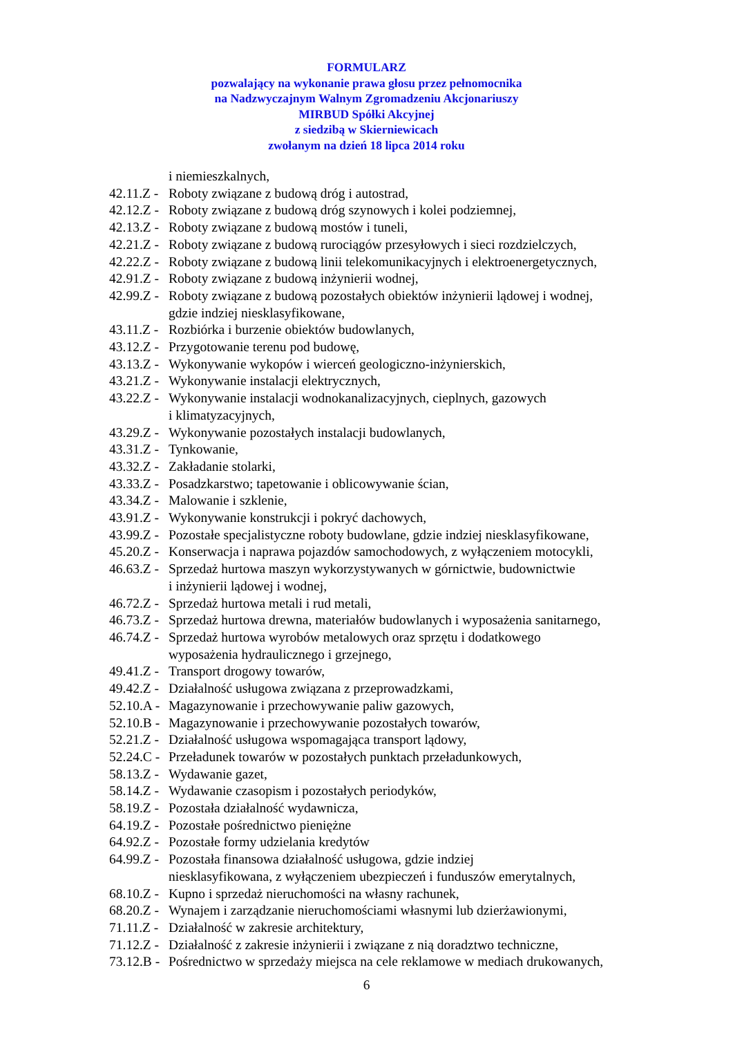FORMULARZ
pozwalający na wykonanie prawa głosu przez pełnomocnika
na Nadzwyczajnym Walnym Zgromadzeniu Akcjonariuszy
MIRBUD Spółki Akcyjnej
z siedzibą w Skierniewicach
zwołanym na dzień 18 lipca 2014 roku
i niemieszkalnych,
42.11.Z - Roboty związane z budową dróg i autostrad,
42.12.Z - Roboty związane z budową dróg szynowych i kolei podziemnej,
42.13.Z - Roboty związane z budową mostów i tuneli,
42.21.Z - Roboty związane z budową rurociągów przesyłowych i sieci rozdzielczych,
42.22.Z - Roboty związane z budową linii telekomunikacyjnych i elektroenergetycznych,
42.91.Z - Roboty związane z budową inżynierii wodnej,
42.99.Z - Roboty związane z budową pozostałych obiektów inżynierii lądowej i wodnej,
gdzie indziej niesklasyfikowane,
43.11.Z - Rozbiórka i burzenie obiektów budowlanych,
43.12.Z - Przygotowanie terenu pod budowę,
43.13.Z - Wykonywanie wykopów i wierceń geologiczno-inżynierskich,
43.21.Z - Wykonywanie instalacji elektrycznych,
43.22.Z - Wykonywanie instalacji wodnokanalizacyjnych, cieplnych, gazowych
i klimatyzacyjnych,
43.29.Z - Wykonywanie pozostałych instalacji budowlanych,
43.31.Z - Tynkowanie,
43.32.Z - Zakładanie stolarki,
43.33.Z - Posadzkarstwo; tapetowanie i oblicowywanie ścian,
43.34.Z - Malowanie i szklenie,
43.91.Z - Wykonywanie konstrukcji i pokryć dachowych,
43.99.Z - Pozostałe specjalistyczne roboty budowlane, gdzie indziej niesklasyfikowane,
45.20.Z - Konserwacja i naprawa pojazdów samochodowych, z wyłączeniem motocykli,
46.63.Z - Sprzedaż hurtowa maszyn wykorzystywanych w górnictwie, budownictwie
i inżynierii lądowej i wodnej,
46.72.Z - Sprzedaż hurtowa metali i rud metali,
46.73.Z - Sprzedaż hurtowa drewna, materiałów budowlanych i wyposażenia sanitarnego,
46.74.Z - Sprzedaż hurtowa wyrobów metalowych oraz sprzętu i dodatkowego
wyposażenia hydraulicznego i grzejnego,
49.41.Z - Transport drogowy towarów,
49.42.Z - Działalność usługowa związana z przeprowadzkami,
52.10.A - Magazynowanie i przechowywanie paliw gazowych,
52.10.B - Magazynowanie i przechowywanie pozostałych towarów,
52.21.Z - Działalność usługowa wspomagająca transport lądowy,
52.24.C - Przeładunek towarów w pozostałych punktach przeładunkowych,
58.13.Z - Wydawanie gazet,
58.14.Z - Wydawanie czasopism i pozostałych periodyków,
58.19.Z - Pozostała działalność wydawnicza,
64.19.Z - Pozostałe pośrednictwo pieniężne
64.92.Z - Pozostałe formy udzielania kredytów
64.99.Z - Pozostała finansowa działalność usługowa, gdzie indziej
niesklasyfikowana, z wyłączeniem ubezpieczeń i funduszów emerytalnych,
68.10.Z - Kupno i sprzedaż nieruchomości na własny rachunek,
68.20.Z - Wynajem i zarządzanie nieruchomościami własnymi lub dzierżawionymi,
71.11.Z - Działalność w zakresie architektury,
71.12.Z - Działalność z zakresie inżynierii i związane z nią doradztwo techniczne,
73.12.B - Pośrednictwo w sprzedaży miejsca na cele reklamowe w mediach drukowanych,
6